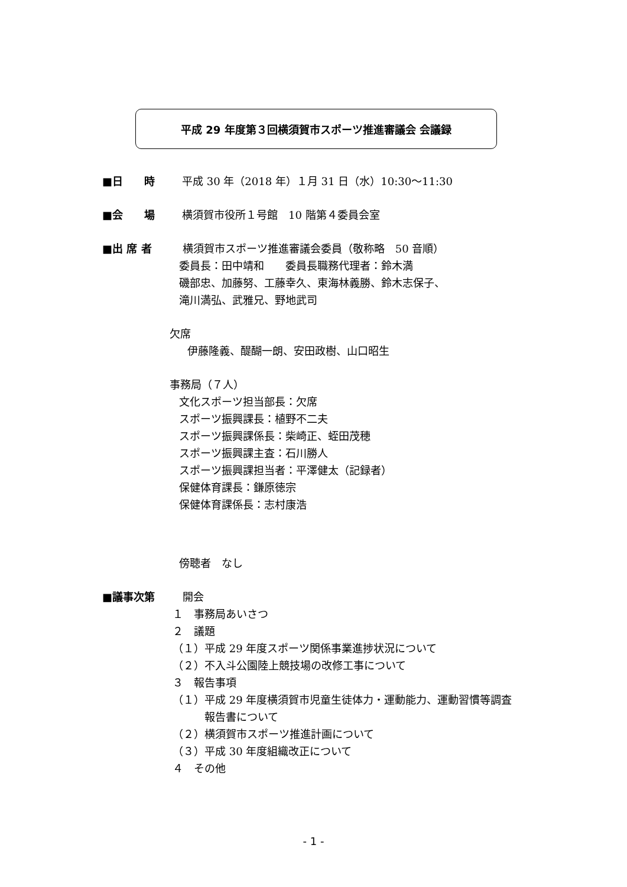平成 29 年度第３回横須賀市スポーツ推進審議会 会議録
■日　　時 平成 30 年（2018 年）１月 31 日（水）10:30～11:30
■会　　場 横須賀市役所１号館　10 階第４委員会室
■出 席 者 横須賀市スポーツ推進審議会委員（敬称略　50 音順）
委員長：田中靖和　　委員長職務代理者：鈴木満
磯部忠、加藤努、工藤幸久、東海林義勝、鈴木志保子、
滝川満弘、武雅兄、野地武司
欠席
伊藤隆義、醍醐一朗、安田政樹、山口昭生
事務局（７人）
文化スポーツ担当部長：欠席
スポーツ振興課長：植野不二夫
スポーツ振興課係長：柴崎正、蛭田茂穂
スポーツ振興課主査：石川勝人
スポーツ振興課担当者：平澤健太（記録者）
保健体育課長：鎌原徳宗
保健体育課係長：志村康浩
傍聴者　なし
■議事次第 開会
１　事務局あいさつ
２　議題
（１）平成 29 年度スポーツ関係事業進捗状況について
（２）不入斗公園陸上競技場の改修工事について
３　報告事項
（１）平成 29 年度横須賀市児童生徒体力・運動能力、運動習慣等調査
　　　報告書について
（２）横須賀市スポーツ推進計画について
（３）平成 30 年度組織改正について
４　その他
- 1 -